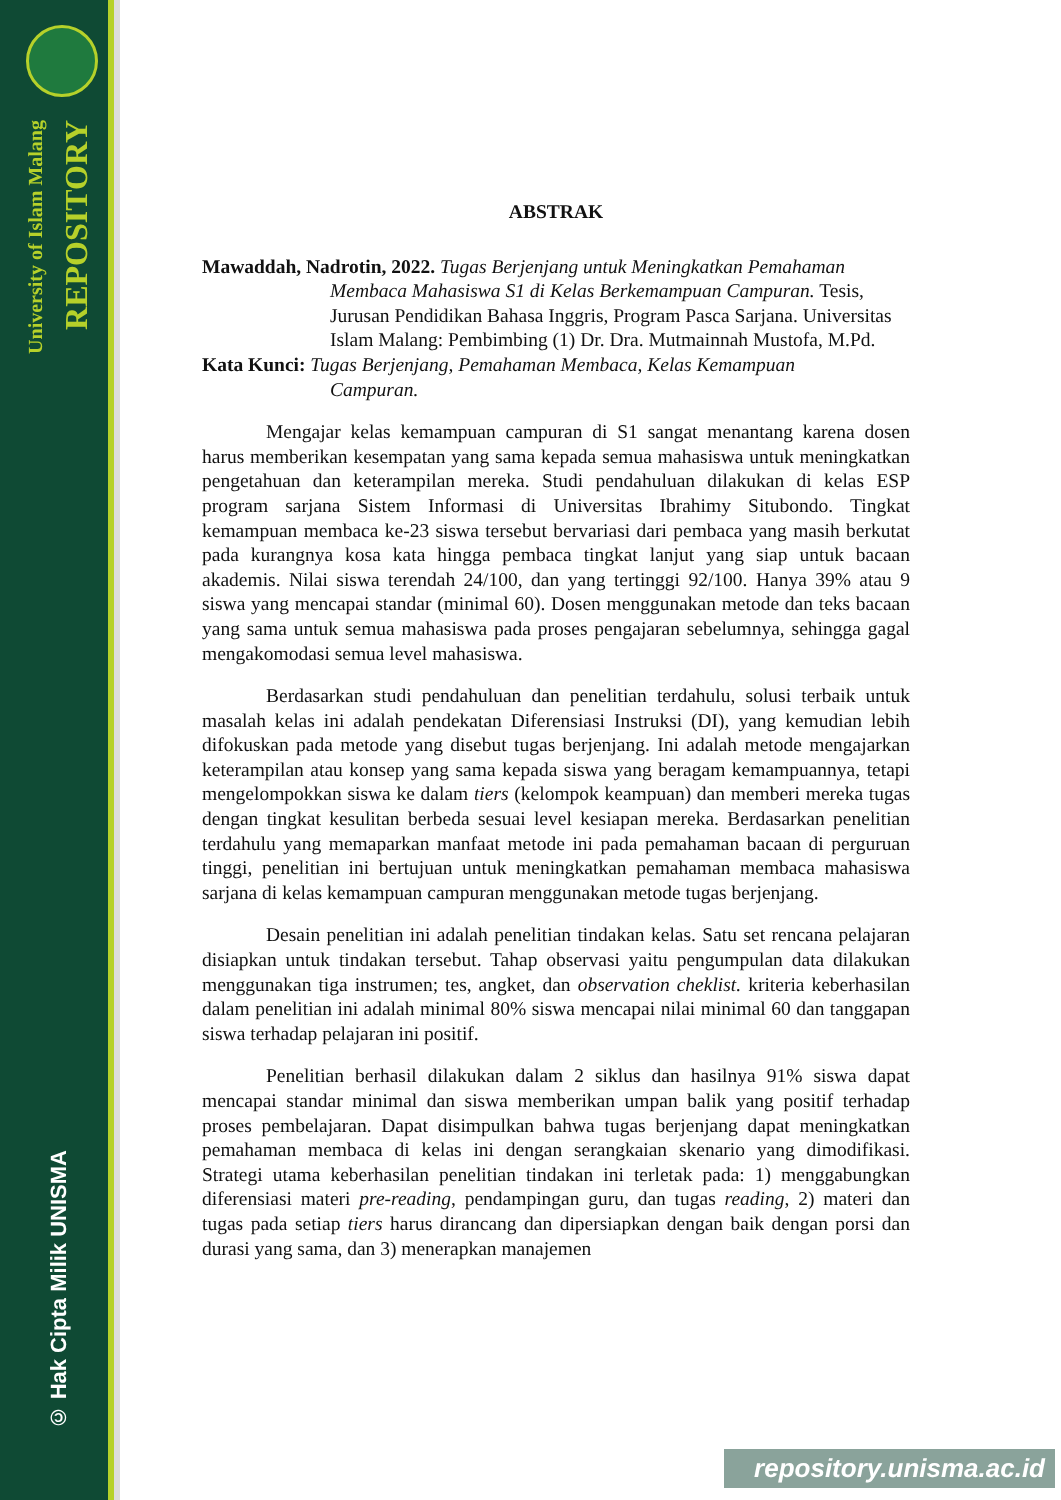University of Islam Malang
REPOSITORY
© Hak Cipta Milik UNISMA
ABSTRAK
Mawaddah, Nadrotin, 2022. Tugas Berjenjang untuk Meningkatkan Pemahaman
Membaca Mahasiswa S1 di Kelas Berkemampuan Campuran. Tesis, Jurusan Pendidikan Bahasa Inggris, Program Pasca Sarjana. Universitas Islam Malang: Pembimbing (1) Dr. Dra. Mutmainnah Mustofa, M.Pd.
Kata Kunci: Tugas Berjenjang, Pemahaman Membaca, Kelas Kemampuan
Campuran.
Mengajar kelas kemampuan campuran di S1 sangat menantang karena dosen harus memberikan kesempatan yang sama kepada semua mahasiswa untuk meningkatkan pengetahuan dan keterampilan mereka. Studi pendahuluan dilakukan di kelas ESP program sarjana Sistem Informasi di Universitas Ibrahimy Situbondo. Tingkat kemampuan membaca ke-23 siswa tersebut bervariasi dari pembaca yang masih berkutat pada kurangnya kosa kata hingga pembaca tingkat lanjut yang siap untuk bacaan akademis. Nilai siswa terendah 24/100, dan yang tertinggi 92/100. Hanya 39% atau 9 siswa yang mencapai standar (minimal 60). Dosen menggunakan metode dan teks bacaan yang sama untuk semua mahasiswa pada proses pengajaran sebelumnya, sehingga gagal mengakomodasi semua level mahasiswa.
Berdasarkan studi pendahuluan dan penelitian terdahulu, solusi terbaik untuk masalah kelas ini adalah pendekatan Diferensiasi Instruksi (DI), yang kemudian lebih difokuskan pada metode yang disebut tugas berjenjang. Ini adalah metode mengajarkan keterampilan atau konsep yang sama kepada siswa yang beragam kemampuannya, tetapi mengelompokkan siswa ke dalam tiers (kelompok keampuan) dan memberi mereka tugas dengan tingkat kesulitan berbeda sesuai level kesiapan mereka. Berdasarkan penelitian terdahulu yang memaparkan manfaat metode ini pada pemahaman bacaan di perguruan tinggi, penelitian ini bertujuan untuk meningkatkan pemahaman membaca mahasiswa sarjana di kelas kemampuan campuran menggunakan metode tugas berjenjang.
Desain penelitian ini adalah penelitian tindakan kelas. Satu set rencana pelajaran disiapkan untuk tindakan tersebut. Tahap observasi yaitu pengumpulan data dilakukan menggunakan tiga instrumen; tes, angket, dan observation cheklist. kriteria keberhasilan dalam penelitian ini adalah minimal 80% siswa mencapai nilai minimal 60 dan tanggapan siswa terhadap pelajaran ini positif.
Penelitian berhasil dilakukan dalam 2 siklus dan hasilnya 91% siswa dapat mencapai standar minimal dan siswa memberikan umpan balik yang positif terhadap proses pembelajaran. Dapat disimpulkan bahwa tugas berjenjang dapat meningkatkan pemahaman membaca di kelas ini dengan serangkaian skenario yang dimodifikasi. Strategi utama keberhasilan penelitian tindakan ini terletak pada: 1) menggabungkan diferensiasi materi pre-reading, pendampingan guru, dan tugas reading, 2) materi dan tugas pada setiap tiers harus dirancang dan dipersiapkan dengan baik dengan porsi dan durasi yang sama, dan 3) menerapkan manajemen
repository.unisma.ac.id